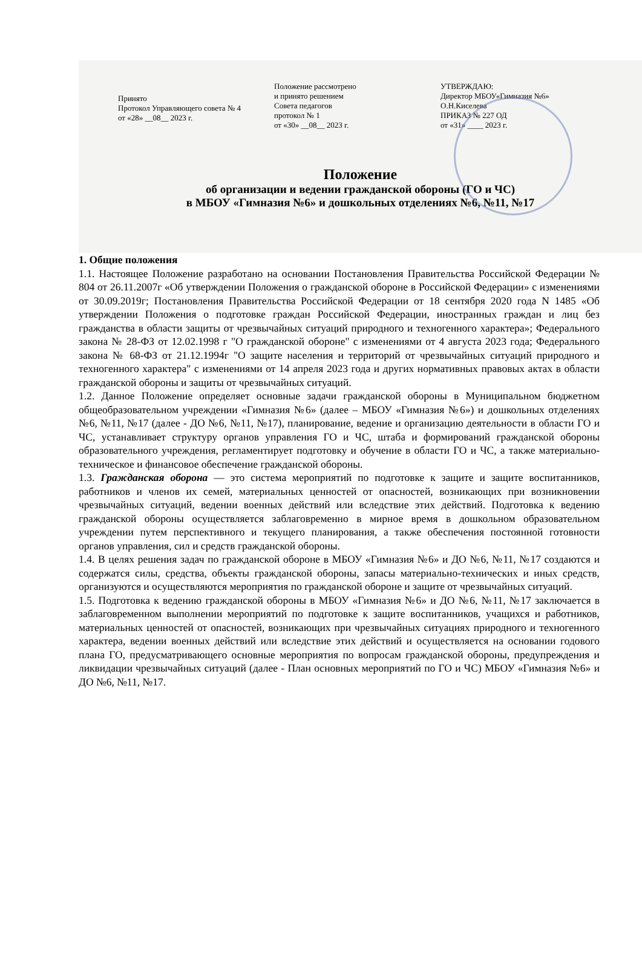Принято
Протокол Управляющего совета № 4
от «28» __08__ 2023 г.
Положение рассмотрено
и принято решением
Совета педагогов
протокол № 1
от «30» __08__ 2023 г.
УТВЕРЖДАЮ:
Директор МБОУ«Гимназия №6»
О.Н.Киселева
ПРИКАЗ № 227 ОД
от «31» ____ 2023 г.
Положение
об организации и ведении гражданской обороны (ГО и ЧС)
в МБОУ «Гимназия №6» и дошкольных отделениях №6, №11, №17
1. Общие положения
1.1. Настоящее Положение разработано на основании Постановления Правительства Российской Федерации № 804 от 26.11.2007г «Об утверждении Положения о гражданской обороне в Российской Федерации» с изменениями от 30.09.2019г; Постановления Правительства Российской Федерации от 18 сентября 2020 года N 1485 «Об утверждении Положения о подготовке граждан Российской Федерации, иностранных граждан и лиц без гражданства в области защиты от чрезвычайных ситуаций природного и техногенного характера»; Федерального закона № 28-ФЗ от 12.02.1998 г "О гражданской обороне" с изменениями от 4 августа 2023 года; Федерального закона № 68-ФЗ от 21.12.1994г "О защите населения и территорий от чрезвычайных ситуаций природного и техногенного характера" с изменениями от 14 апреля 2023 года и других нормативных правовых актах в области гражданской обороны и защиты от чрезвычайных ситуаций.
1.2. Данное Положение определяет основные задачи гражданской обороны в Муниципальном бюджетном общеобразовательном учреждении «Гимназия №6» (далее – МБОУ «Гимназия №6») и дошкольных отделениях №6, №11, №17 (далее - ДО №6, №11, №17), планирование, ведение и организацию деятельности в области ГО и ЧС, устанавливает структуру органов управления ГО и ЧС, штаба и формирований гражданской обороны образовательного учреждения, регламентирует подготовку и обучение в области ГО и ЧС, а также материально-техническое и финансовое обеспечение гражданской обороны.
1.3. Гражданская оборона — это система мероприятий по подготовке к защите и защите воспитанников, работников и членов их семей, материальных ценностей от опасностей, возникающих при возникновении чрезвычайных ситуаций, ведении военных действий или вследствие этих действий. Подготовка к ведению гражданской обороны осуществляется заблаговременно в мирное время в дошкольном образовательном учреждении путем перспективного и текущего планирования, а также обеспечения постоянной готовности органов управления, сил и средств гражданской обороны.
1.4. В целях решения задач по гражданской обороне в МБОУ «Гимназия №6» и ДО №6, №11, №17 создаются и содержатся силы, средства, объекты гражданской обороны, запасы материально-технических и иных средств, организуются и осуществляются мероприятия по гражданской обороне и защите от чрезвычайных ситуаций.
1.5. Подготовка к ведению гражданской обороны в МБОУ «Гимназия №6» и ДО №6, №11, №17 заключается в заблаговременном выполнении мероприятий по подготовке к защите воспитанников, учащихся и работников, материальных ценностей от опасностей, возникающих при чрезвычайных ситуациях природного и техногенного характера, ведении военных действий или вследствие этих действий и осуществляется на основании годового плана ГО, предусматривающего основные мероприятия по вопросам гражданской обороны, предупреждения и ликвидации чрезвычайных ситуаций (далее - План основных мероприятий по ГО и ЧС) МБОУ «Гимназия №6» и ДО №6, №11, №17.